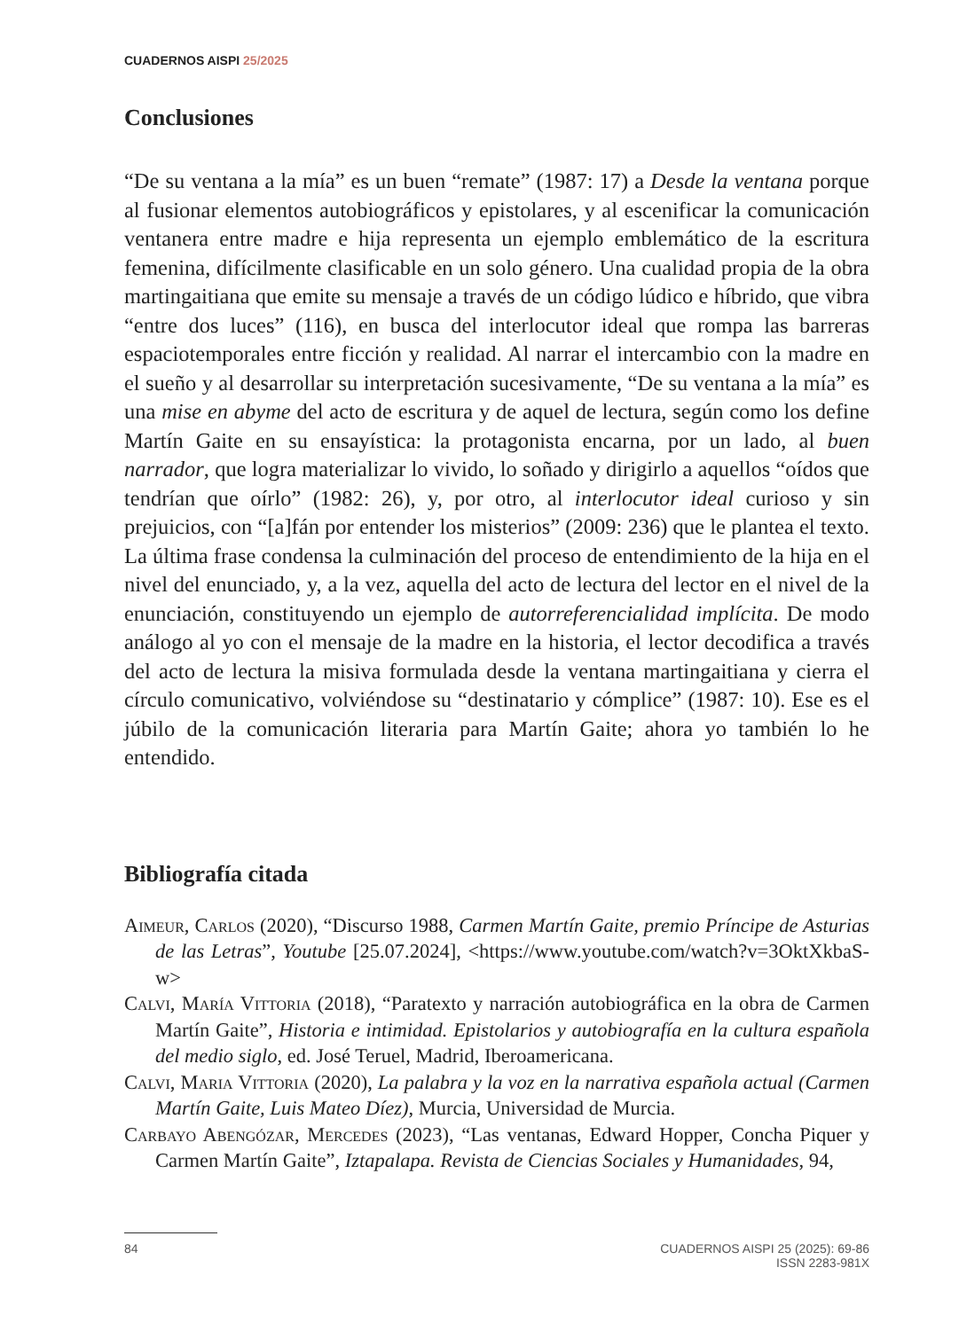CUADERNOS AISPI 25/2025
Conclusiones
“De su ventana a la mía” es un buen “remate” (1987: 17) a Desde la ventana porque al fusionar elementos autobiográficos y epistolares, y al escenificar la comunicación ventanera entre madre e hija representa un ejemplo emblemático de la escritura femenina, difícilmente clasificable en un solo género. Una cualidad propia de la obra martingaitiana que emite su mensaje a través de un código lúdico e híbrido, que vibra “entre dos luces” (116), en busca del interlocutor ideal que rompa las barreras espaciotemporales entre ficción y realidad. Al narrar el intercambio con la madre en el sueño y al desarrollar su interpretación sucesivamente, “De su ventana a la mía” es una mise en abyme del acto de escritura y de aquel de lectura, según como los define Martín Gaite en su ensayística: la protagonista encarna, por un lado, al buen narrador, que logra materializar lo vivido, lo soñado y dirigirlo a aquellos “oídos que tendrían que oírlo” (1982: 26), y, por otro, al interlocutor ideal curioso y sin prejuicios, con “[a]fán por entender los misterios” (2009: 236) que le plantea el texto. La última frase condensa la culminación del proceso de entendimiento de la hija en el nivel del enunciado, y, a la vez, aquella del acto de lectura del lector en el nivel de la enunciación, constituyendo un ejemplo de autorreferencialidad implícita. De modo análogo al yo con el mensaje de la madre en la historia, el lector decodifica a través del acto de lectura la misiva formulada desde la ventana martingaitiana y cierra el círculo comunicativo, volviéndose su “destinatario y cómplice” (1987: 10). Ese es el júbilo de la comunicación literaria para Martín Gaite; ahora yo también lo he entendido.
Bibliografía citada
Aimeur, Carlos (2020), “Discurso 1988, Carmen Martín Gaite, premio Príncipe de Asturias de las Letras”, Youtube [25.07.2024], <https://www.youtube.com/watch?v=3OktXkbaS-w>
Calvi, María Vittoria (2018), “Paratexto y narración autobiográfica en la obra de Carmen Martín Gaite”, Historia e intimidad. Epistolarios y autobiografía en la cultura española del medio siglo, ed. José Teruel, Madrid, Iberoamericana.
Calvi, Maria Vittoria (2020), La palabra y la voz en la narrativa española actual (Carmen Martín Gaite, Luis Mateo Díez), Murcia, Universidad de Murcia.
Carbayo Abengózar, Mercedes (2023), “Las ventanas, Edward Hopper, Concha Piquer y Carmen Martín Gaite”, Iztapalapa. Revista de Ciencias Sociales y Humanidades, 94,
84 CUADERNOS AISPI 25 (2025): 69-86
ISSN 2283-981X